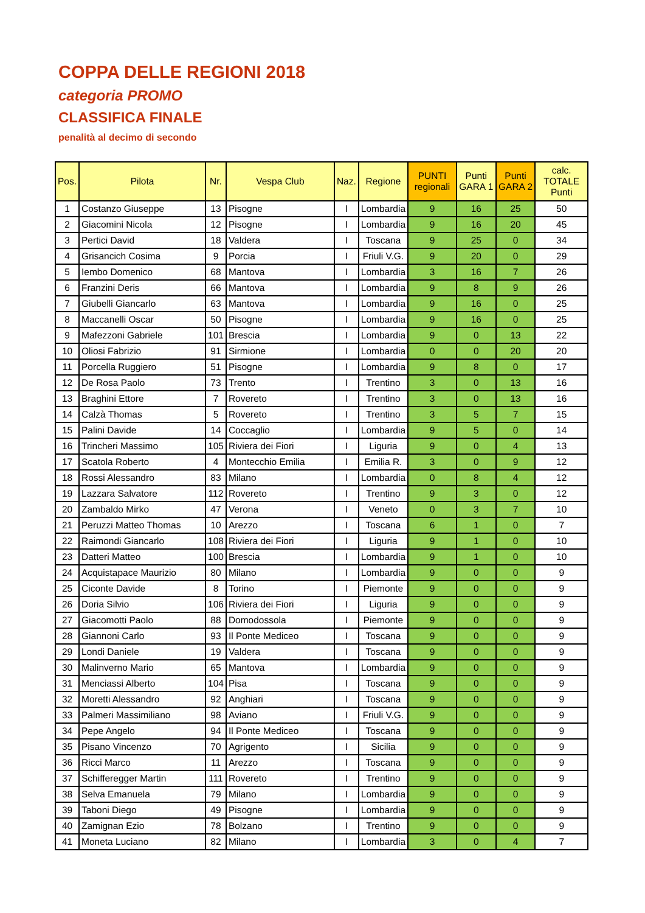COPPA DELLE REGIONI 2018
categoria PROMO
CLASSIFICA FINALE
penalità al decimo di secondo
| Pos. | Pilota | Nr. | Vespa Club | Naz. | Regione | PUNTI regionali | Punti GARA 1 | Punti GARA 2 | calc. TOTALE Punti |
| --- | --- | --- | --- | --- | --- | --- | --- | --- | --- |
| 1 | Costanzo Giuseppe | 13 | Pisogne | I | Lombardia | 9 | 16 | 25 | 50 |
| 2 | Giacomini Nicola | 12 | Pisogne | I | Lombardia | 9 | 16 | 20 | 45 |
| 3 | Pertici David | 18 | Valdera | I | Toscana | 9 | 25 | 0 | 34 |
| 4 | Grisancich Cosima | 9 | Porcia | I | Friuli V.G. | 9 | 20 | 0 | 29 |
| 5 | Iembo Domenico | 68 | Mantova | I | Lombardia | 3 | 16 | 7 | 26 |
| 6 | Franzini Deris | 66 | Mantova | I | Lombardia | 9 | 8 | 9 | 26 |
| 7 | Giubelli Giancarlo | 63 | Mantova | I | Lombardia | 9 | 16 | 0 | 25 |
| 8 | Maccanelli Oscar | 50 | Pisogne | I | Lombardia | 9 | 16 | 0 | 25 |
| 9 | Mafezzoni Gabriele | 101 | Brescia | I | Lombardia | 9 | 0 | 13 | 22 |
| 10 | Oliosi Fabrizio | 91 | Sirmione | I | Lombardia | 0 | 0 | 20 | 20 |
| 11 | Porcella Ruggiero | 51 | Pisogne | I | Lombardia | 9 | 8 | 0 | 17 |
| 12 | De Rosa Paolo | 73 | Trento | I | Trentino | 3 | 0 | 13 | 16 |
| 13 | Braghini Ettore | 7 | Rovereto | I | Trentino | 3 | 0 | 13 | 16 |
| 14 | Calzà Thomas | 5 | Rovereto | I | Trentino | 3 | 5 | 7 | 15 |
| 15 | Palini Davide | 14 | Coccaglio | I | Lombardia | 9 | 5 | 0 | 14 |
| 16 | Trincheri Massimo | 105 | Riviera dei Fiori | I | Liguria | 9 | 0 | 4 | 13 |
| 17 | Scatola Roberto | 4 | Montecchio Emilia | I | Emilia R. | 3 | 0 | 9 | 12 |
| 18 | Rossi Alessandro | 83 | Milano | I | Lombardia | 0 | 8 | 4 | 12 |
| 19 | Lazzara Salvatore | 112 | Rovereto | I | Trentino | 9 | 3 | 0 | 12 |
| 20 | Zambaldo Mirko | 47 | Verona | I | Veneto | 0 | 3 | 7 | 10 |
| 21 | Peruzzi Matteo Thomas | 10 | Arezzo | I | Toscana | 6 | 1 | 0 | 7 |
| 22 | Raimondi Giancarlo | 108 | Riviera dei Fiori | I | Liguria | 9 | 1 | 0 | 10 |
| 23 | Datteri Matteo | 100 | Brescia | I | Lombardia | 9 | 1 | 0 | 10 |
| 24 | Acquistapace Maurizio | 80 | Milano | I | Lombardia | 9 | 0 | 0 | 9 |
| 25 | Ciconte Davide | 8 | Torino | I | Piemonte | 9 | 0 | 0 | 9 |
| 26 | Doria Silvio | 106 | Riviera dei Fiori | I | Liguria | 9 | 0 | 0 | 9 |
| 27 | Giacomotti Paolo | 88 | Domodossola | I | Piemonte | 9 | 0 | 0 | 9 |
| 28 | Giannoni Carlo | 93 | Il Ponte Mediceo | I | Toscana | 9 | 0 | 0 | 9 |
| 29 | Londi Daniele | 19 | Valdera | I | Toscana | 9 | 0 | 0 | 9 |
| 30 | Malinverno Mario | 65 | Mantova | I | Lombardia | 9 | 0 | 0 | 9 |
| 31 | Menciassi Alberto | 104 | Pisa | I | Toscana | 9 | 0 | 0 | 9 |
| 32 | Moretti Alessandro | 92 | Anghiari | I | Toscana | 9 | 0 | 0 | 9 |
| 33 | Palmeri Massimiliano | 98 | Aviano | I | Friuli V.G. | 9 | 0 | 0 | 9 |
| 34 | Pepe Angelo | 94 | Il Ponte Mediceo | I | Toscana | 9 | 0 | 0 | 9 |
| 35 | Pisano Vincenzo | 70 | Agrigento | I | Sicilia | 9 | 0 | 0 | 9 |
| 36 | Ricci Marco | 11 | Arezzo | I | Toscana | 9 | 0 | 0 | 9 |
| 37 | Schifferegger Martin | 111 | Rovereto | I | Trentino | 9 | 0 | 0 | 9 |
| 38 | Selva Emanuela | 79 | Milano | I | Lombardia | 9 | 0 | 0 | 9 |
| 39 | Taboni Diego | 49 | Pisogne | I | Lombardia | 9 | 0 | 0 | 9 |
| 40 | Zamignan Ezio | 78 | Bolzano | I | Trentino | 9 | 0 | 0 | 9 |
| 41 | Moneta Luciano | 82 | Milano | I | Lombardia | 3 | 0 | 4 | 7 |